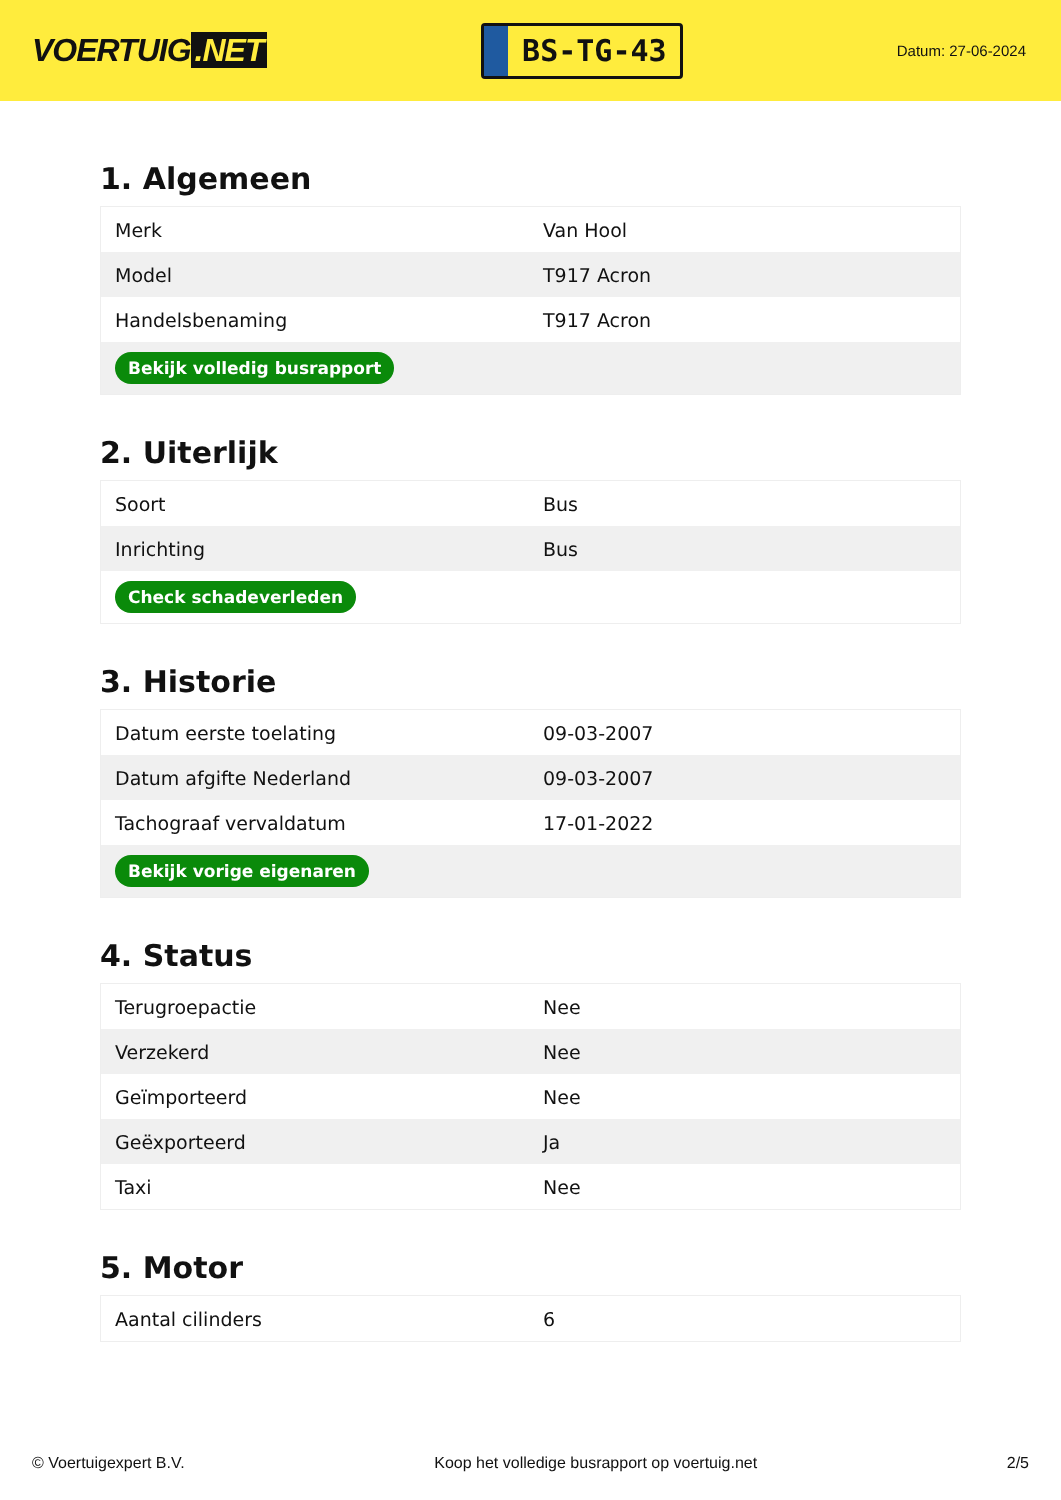VOERTUIG.NET
BS-TG-43
Datum: 27-06-2024
1. Algemeen
| Merk | Van Hool |
| Model | T917 Acron |
| Handelsbenaming | T917 Acron |
| Bekijk volledig busrapport | |
2. Uiterlijk
| Soort | Bus |
| Inrichting | Bus |
| Check schadeverleden | |
3. Historie
| Datum eerste toelating | 09-03-2007 |
| Datum afgifte Nederland | 09-03-2007 |
| Tachograaf vervaldatum | 17-01-2022 |
| Bekijk vorige eigenaren | |
4. Status
| Terugroepactie | Nee |
| Verzekerd | Nee |
| Geïmporteerd | Nee |
| Geëxporteerd | Ja |
| Taxi | Nee |
5. Motor
| Aantal cilinders | 6 |
© Voertuigexpert B.V. Koop het volledige busrapport op voertuig.net 2/5